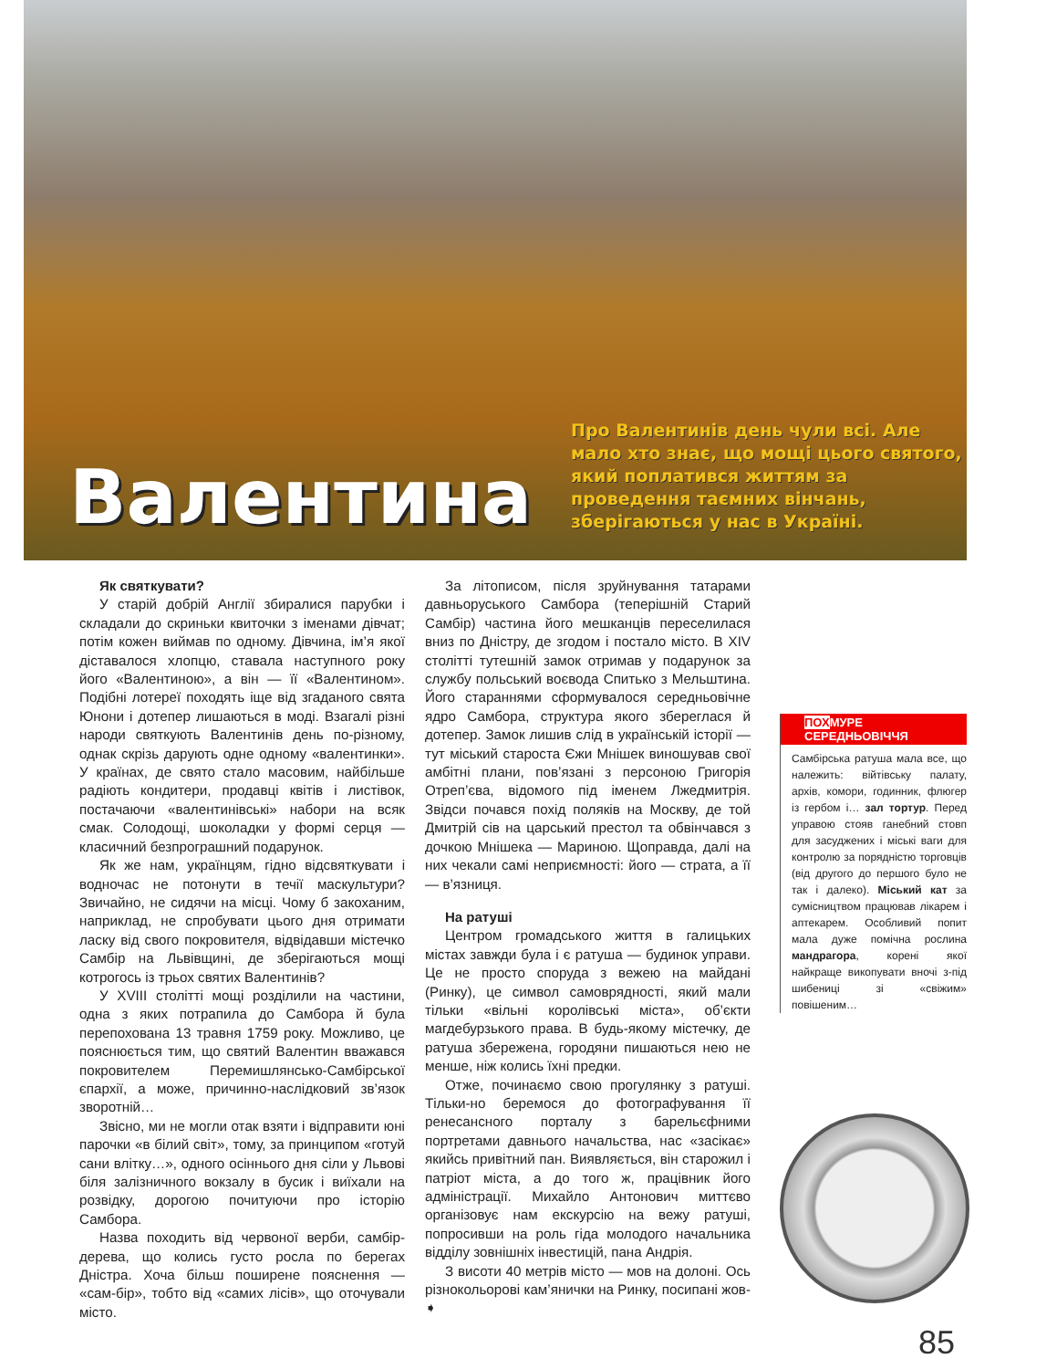Валентина
Про Валентинів день чули всі. Але мало хто знає, що мощі цього святого, який поплатився життям за проведення таємних вінчань, зберігаються у нас в Україні.
Як святкувати?
У старій добрій Англії збиралися парубки і складали до скриньки квиточки з іменами дівчат; потім кожен виймав по одному. Дівчина, ім’я якої діставалося хлопцю, ставала наступного року його «Валентиною», а він — її «Валентином». Подібні лотереї походять іще від згаданого свята Юнони і дотепер лишаються в моді. Взагалі різні народи святкують Валентинів день по-різному, однак скрізь дарують одне одному «валентинки». У країнах, де свято стало масовим, найбільше радіють кондитери, продавці квітів і листівок, постачаючи «валентинівські» набори на всяк смак. Солодощі, шоколадки у формі серця — класичний безпрограшний подарунок.
Як же нам, українцям, гідно відсвяткувати і водночас не потонути в течії маскультури? Звичайно, не сидячи на місці. Чому б закоханим, наприклад, не спробувати цього дня отримати ласку від свого покровителя, відвідавши містечко Самбір на Львівщині, де зберігаються мощі котрогось із трьох святих Валентинів?
У XVIII столітті мощі розділили на частини, одна з яких потрапила до Самбора й була перепохована 13 травня 1759 року. Можливо, це пояснюється тим, що святий Валентин вважався покровителем Перемишлянсько-Самбірської єпархії, а може, причинно-наслідковий зв’язок зворотній…
Звісно, ми не могли отак взяти і відправити юні парочки «в білий світ», тому, за принципом «готуй сани влітку…», одного осіннього дня сіли у Львові біля залізничного вокзалу в бусик і виїхали на розвідку, дорогою почитуючи про історію Самбора.
Назва походить від червоної верби, самбір-дерева, що колись густо росла по берегах Дністра. Хоча більш поширене пояснення — «сам-бір», тобто від «самих лісів», що оточували місто.
За літописом, після зруйнування татарами давньоруського Самбора (теперішній Старий Самбір) частина його мешканців переселилася вниз по Дністру, де згодом і постало місто. В XIV столітті тутешній замок отримав у подарунок за службу польський воєвода Спитько з Мельштина. Його стараннями сформувалося середньовічне ядро Самбора, структура якого збереглася й дотепер. Замок лишив слід в українській історії — тут міський староста Єжи Мнішек виношував свої амбітні плани, пов’язані з персоною Григорія Отреп’єва, відомого під іменем Лжедмитрія. Звідси почався похід поляків на Москву, де той Дмитрій сів на царський престол та обвінчався з дочкою Мнішека — Мариною. Щоправда, далі на них чекали самі неприємності: його — страта, а її — в’язниця.
На ратуші
Центром громадського життя в галицьких містах завжди була і є ратуша — будинок управи. Це не просто споруда з вежею на майдані (Ринку), це символ самоврядності, який мали тільки «вільні королівські міста», об’єкти магдебурзького права. В будь-якому містечку, де ратуша збережена, городяни пишаються нею не менше, ніж колись їхні предки.
Отже, починаємо свою прогулянку з ратуші. Тільки-но беремося до фотографування її ренесансного порталу з барельєфними портретами давнього начальства, нас «засікає» якийсь привітний пан. Виявляється, він старожил і патріот міста, а до того ж, працівник його адміністрації. Михайло Антонович миттєво організовує нам екскурсію на вежу ратуші, попросивши на роль гіда молодого начальника відділу зовнішніх інвестицій, пана Андрія.
З висоти 40 метрів місто — мов на долоні. Ось різнокольорові кам’янички на Ринку, посипані жов- ➧
ПОХМУРЕ СЕРЕДНЬОВІЧЧЯ
Самбірська ратуша мала все, що належить: війтівську палату, архів, комори, годинник, флюгер із гербом і… зал тортур. Перед управою стояв ганебний стовп для засуджених і міські ваги для контролю за порядністю торговців (від другого до першого було не так і далеко). Міський кат за сумісництвом працював лікарем і аптекарем. Особливий попит мала дуже помічна рослина мандрагора, корені якої найкраще викопувати вночі з-під шибениці зі «свіжим» повішеним…
85